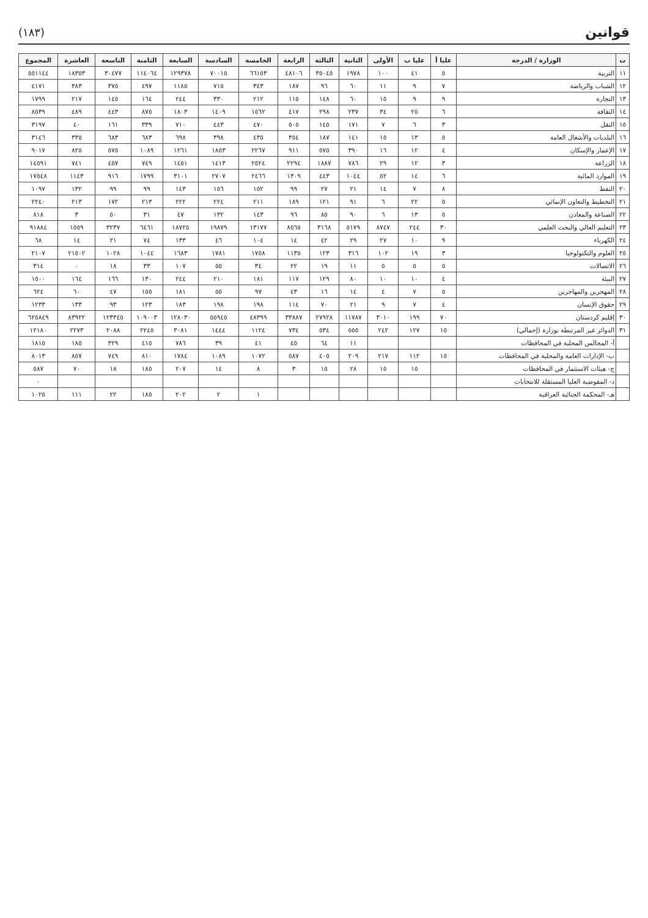قوانين
(١٨٣)
| ت | الوزارة / الدرجة | عليا أ | عليا ب | الأولى | الثانية | الثالثة | الرابعة | الخامسة | السادسة | السابعة | الثامنة | التاسعة | العاشرة | المجموع |
| --- | --- | --- | --- | --- | --- | --- | --- | --- | --- | --- | --- | --- | --- | --- |
| ١١ | التربية | ٥ | ٤١ | ١٠٠ | ١٩٧٨ | ٣٥٠٤٥ | ٤٨١٠٦ | ٦٦١٥٣ | ٧٠٠١٥ | ١٢٩٣٧٨ | ١١٤٠٦٤ | ٣٠٤٧٧ | ١٨٣٥٣ | ٥٥١١٤٤ |
| ١٢ | الشباب والرياضة | ٧ | ٩ | ١١ | ٦٠ | ٩٦ | ١٨٧ | ٣٤٣ | ٧١٥ | ١١٨٥ | ٤٩٧ | ٣٧٥ | ٣٨٣ | ٤١٧١ |
| ١٣ | التجارة | ٩ | ٩ | ١٥ | ٦٠ | ١٤٨ | ١١٥ | ٢١٢ | ٣٣٠ | ٢٤٤ | ١٦٤ | ١٤٥ | ٢١٧ | ١٧٩٩ |
| ١٤ | الثقافة | ٦ | ٢٥ | ٣٤ | ٢٣٧ | ٢٩٨ | ٤١٧ | ١٥٦٢ | ١٤٠٩ | ١٨٠٣ | ٨٧٥ | ٤٤٣ | ٤٨٩ | ٨٥٣٩ |
| ١٥ | النقل | ٣ | ٦ | ٧ | ١٧١ | ١٤٥ | ٥٠٥ | ٤٧٠ | ٤٤٣ | ٧١٠ | ٣٣٩ | ١٦١ | ٤٠ | ٣١٩٧ |
| ١٦ | البلديات والأشغال العامة | ٥ | ١٣ | ١٥ | ١٤١ | ١٨٧ | ٣٥٤ | ٤٣٥ | ٣٩٨ | ٦٩٨ | ٦٨٣ | ٦٨٣ | ٣٣٥ | ٣١٤٦ |
| ١٧ | الإعمار والإسكان | ٤ | ١٢ | ١٦ | ٣٩٠ | ٥٧٥ | ٩١١ | ٢٢٦٧ | ١٨٥٣ | ١٢٦١ | ١٠٨٩ | ٥٧٥ | ٨٢٥ | ٩٠١٧ |
| ١٨ | الزراعة | ٣ | ١٢ | ٢٩ | ٧٨٦ | ١٨٨٧ | ٢٢٩٤ | ٢٥٢٤ | ١٤١٣ | ١٤٥١ | ٧٤٩ | ٤٥٧ | ٧٤١ | ١٤٥٩١ |
| ١٩ | الموارد المائية | ٦ | ١٤ | ٥٢ | ١٠٤٤ | ٤٤٣ | ١٣٠٩ | ٢٤٦٦ | ٢٧٠٧ | ٣١٠١ | ١٧٩٩ | ٩١٦ | ١١٤٣ | ١٧٥٤٨ |
| ٢٠ | النفط | ٨ | ٧ | ١٤ | ٢١ | ٢٧ | ٩٩ | ١٥٢ | ١٥٦ | ١٤٣ | ٩٩ | ٩٩ | ١٣٢ | ١٠٩٧ |
| ٢١ | التخطيط والتعاون الإنمائي | ٥ | ٢٢ | ٦ | ٩١ | ١٢١ | ١٨٩ | ٢١١ | ٢٢٤ | ٢٢٢ | ٢١٣ | ١٧٢ | ٢١٣ | ٢٢٤٠ |
| ٢٢ | الصناعة والمعادن | ٥ | ١٣ | ٦ | ٩٠ | ٨٥ | ٩٦ | ١٤٣ | ١٣٢ | ٤٧ | ٣١ | ٥٠ | ٣ | ٨١٨ |
| ٢٣ | التعليم العالي والبحث العلمي | ٣٠ | ٢٤٤ | ٨٧٤٧ | ٥١٧٩ | ٣١٦٨ | ٨٥٦٥ | ١٣١٧٧ | ١٩٨٧٩ | ١٨٧٢٥ | ٦٤٦١ | ٣٢٣٧ | ١٥٥٩ | ٩١٨٨٤ |
| ٢٤ | الكهرباء | ٩ | ١٠ | ٢٧ | ٢٩ | ٤٢ | ١٤ | ١٠٤ | ٤٦ | ١٣٣ | ٧٤ | ٢١ | ١٤ | ٦٨ |
| ٢٥ | العلوم والتكنولوجيا | ٣ | ١٩ | ١٠٢ | ٣١٦ | ١٢٣ | ١١٣٥ | ١٧٥٨ | ١٧٨١ | ١٦٨٣ | ١٠٤٤ | ١٠٢٨ | ٢١٥٠٢ | ٢١٠٧ |
| ٢٦ | الاتصالات | ٥ | ٥ | ٥ | ١١ | ١٩ | ٢٢ | ٣٤ | ٥٥ | ١٠٧ | ٣٣ | ١٨ | ٠ | ٣١٤ |
| ٢٧ | البيئة | ٤ | ١٠ | ١٠ | ٨٠ | ١٢٩ | ١١٧ | ١٨١ | ٢١٠ | ٢٤٤ | ١٣٠ | ١٦٦ | ١٦٤ | ١٥٠٠ |
| ٢٨ | المهجرين والمهاجرين | ٥ | ٧ | ٤ | ١٤ | ١٦ | ٤٣ | ٩٧ | ٥٥ | ١٨١ | ١٥٥ | ٤٧ | ٦٠ | ٦٢٤ |
| ٢٩ | حقوق الإنسان | ٤ | ٧ | ٩ | ٢١ | ٧٠ | ١١٤ | ١٩٨ | ١٩٨ | ١٨٣ | ١٢٣ | ٩٣ | ١٣٣ | ١٢٣٣ |
| ٣٠ | إقليم كردستان | ٧٠ | ١٩٩ | ٣٠١٠ | ١١٧٨٧ | ٢٧٩٢٨ | ٣٣٨٨٧ | ٤٨٣٩٩ | ٥٥٩٤٥ | ١٢٨٠٣٠ | ١٠٩٠٠٣ | ١٢٣٣٤٥ | ٨٣٩٢٢ | ٦٢٥٨٤٩ |
| ٣١ | الدوائر غير المرتبطة بوزارة (إجمالي) | ١٥ | ١٢٧ | ٢٤٢ | ٥٥٥ | ٥٣٤ | ٧٣٤ | ١١٢٤ | ١٤٤٤ | ٣٠٨١ | ٢٢٤٥ | ٢٠٨٨ | ٢٢٧٣ | ١٢١٨٠ |
| | أ- المجالس المحلية في المحافظات | | | | ١١ | ٦٤ | ٤٥ | ٤١ | ٣٩ | ٧٨٦ | ٤١٥ | ٣٢٩ | ١٨٥ | ١٨١٥ |
| | ب- الإدارات العامة والمحلية في المحافظات | ١٥ | ١١٢ | ٢١٧ | ٢٠٩ | ٤٠٥ | ٥٨٧ | ١٠٧٢ | ١٠٨٩ | ١٧٨٤ | ٨١٠ | ٧٤٩ | ٨٥٧ | ٨٠١٣ |
| | ج- هيئات الاستثمار في المحافظات | | ١٥ | ١٥ | ٢٨ | ١٥ | ٣ | ٨ | ١٤ | ٢٠٧ | ١٨٥ | ١٨ | ٧٠ | ٥٨٧ |
| | د- المفوضية العليا المستقلة للانتخابات | | | | | | | | | | | | | ٠ |
| | هـ- المحكمة الجنائية العراقية | | | | | | | ١ | ٢ | ٢٠٢ | ١٨٥ | ٢٢ | ١١١ | ١٠٢٥ |